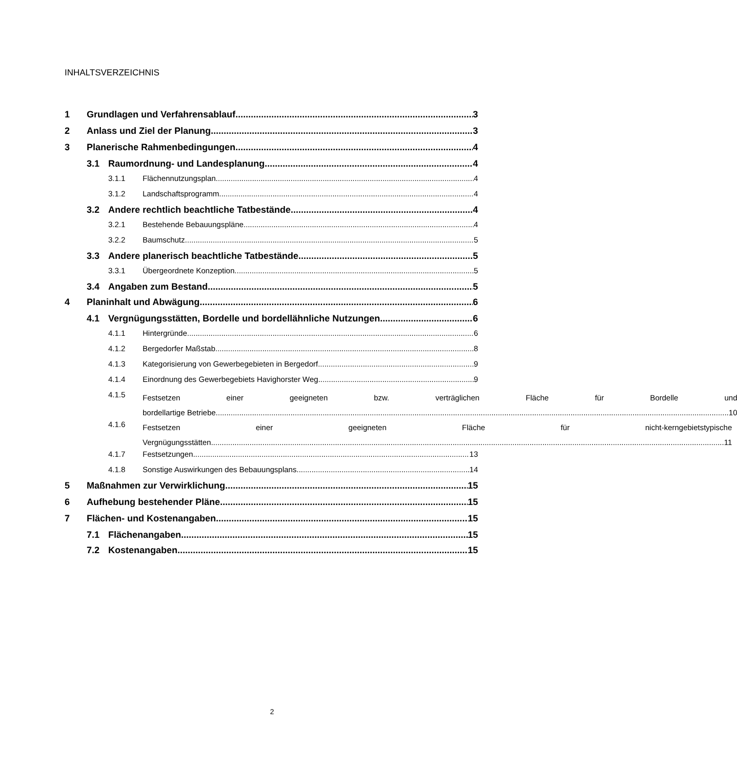INHALTSVERZEICHNIS
1 Grundlagen und Verfahrensablauf 3
2 Anlass und Ziel der Planung 3
3 Planerische Rahmenbedingungen 4
3.1 Raumordnung- und Landesplanung 4
3.1.1 Flächennutzungsplan 4
3.1.2 Landschaftsprogramm 4
3.2 Andere rechtlich beachtliche Tatbestände 4
3.2.1 Bestehende Bebauungspläne 4
3.2.2 Baumschutz 5
3.3 Andere planerisch beachtliche Tatbestände 5
3.3.1 Übergeordnete Konzeption 5
3.4 Angaben zum Bestand 5
4 Planinhalt und Abwägung 6
4.1 Vergnügungsstätten, Bordelle und bordellähnliche Nutzungen 6
4.1.1 Hintergründe 6
4.1.2 Bergedorfer Maßstab 8
4.1.3 Kategorisierung von Gewerbegebieten in Bergedorf 9
4.1.4 Einordnung des Gewerbegebiets Havighorster Weg 9
4.1.5
Festsetzen einer geeigneten bzw. verträglichen Fläche für Bordelle und
bordellartige Betriebe 10
4.1.6
Festsetzen einer geeigneten Fläche für nicht-kerngebietstypische
Vergnügungsstätten 11
4.1.7 Festsetzungen 13
4.1.8 Sonstige Auswirkungen des Bebauungsplans 14
5 Maßnahmen zur Verwirklichung 15
6 Aufhebung bestehender Pläne 15
7 Flächen- und Kostenangaben 15
7.1 Flächenangaben 15
7.2 Kostenangaben 15
2